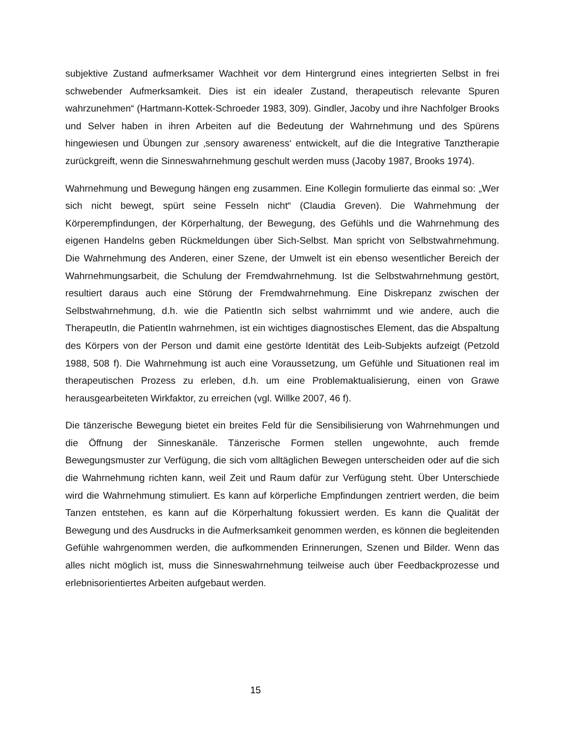subjektive Zustand aufmerksamer Wachheit vor dem Hintergrund eines integrierten Selbst in frei schwebender Aufmerksamkeit. Dies ist ein idealer Zustand, therapeutisch relevante Spuren wahrzunehmen“ (Hartmann-Kottek-Schroeder 1983, 309). Gindler, Jacoby und ihre Nachfolger Brooks und Selver haben in ihren Arbeiten auf die Bedeutung der Wahrnehmung und des Spürens hingewiesen und Übungen zur ‚sensory awareness‘ entwickelt, auf die die Integrative Tanztherapie zurückgreift, wenn die Sinneswahrnehmung geschult werden muss (Jacoby 1987, Brooks 1974).
Wahrnehmung und Bewegung hängen eng zusammen. Eine Kollegin formulierte das einmal so: „Wer sich nicht bewegt, spürt seine Fesseln nicht“ (Claudia Greven). Die Wahrnehmung der Körperempfindungen, der Körperhaltung, der Bewegung, des Gefühls und die Wahrnehmung des eigenen Handelns geben Rückmeldungen über Sich-Selbst. Man spricht von Selbstwahrnehmung. Die Wahrnehmung des Anderen, einer Szene, der Umwelt ist ein ebenso wesentlicher Bereich der Wahrnehmungsarbeit, die Schulung der Fremdwahrnehmung. Ist die Selbstwahrnehmung gestört, resultiert daraus auch eine Störung der Fremdwahrnehmung. Eine Diskrepanz zwischen der Selbstwahrnehmung, d.h. wie die PatientIn sich selbst wahrnimmt und wie andere, auch die TherapeutIn, die PatientIn wahrnehmen, ist ein wichtiges diagnostisches Element, das die Abspaltung des Körpers von der Person und damit eine gestörte Identität des Leib-Subjekts aufzeigt (Petzold 1988, 508 f). Die Wahrnehmung ist auch eine Voraussetzung, um Gefühle und Situationen real im therapeutischen Prozess zu erleben, d.h. um eine Problemaktualisierung, einen von Grawe herausgearbeiteten Wirkfaktor, zu erreichen (vgl. Willke 2007, 46 f).
Die tänzerische Bewegung bietet ein breites Feld für die Sensibilisierung von Wahrnehmungen und die Öffnung der Sinneskanäle. Tänzerische Formen stellen ungewohnte, auch fremde Bewegungsmuster zur Verfügung, die sich vom alltäglichen Bewegen unterscheiden oder auf die sich die Wahrnehmung richten kann, weil Zeit und Raum dafür zur Verfügung steht. Über Unterschiede wird die Wahrnehmung stimuliert. Es kann auf körperliche Empfindungen zentriert werden, die beim Tanzen entstehen, es kann auf die Körperhaltung fokussiert werden. Es kann die Qualität der Bewegung und des Ausdrucks in die Aufmerksamkeit genommen werden, es können die begleitenden Gefühle wahrgenommen werden, die aufkommenden Erinnerungen, Szenen und Bilder. Wenn das alles nicht möglich ist, muss die Sinneswahrnehmung teilweise auch über Feedbackprozesse und erlebnisorientiertes Arbeiten aufgebaut werden.
15